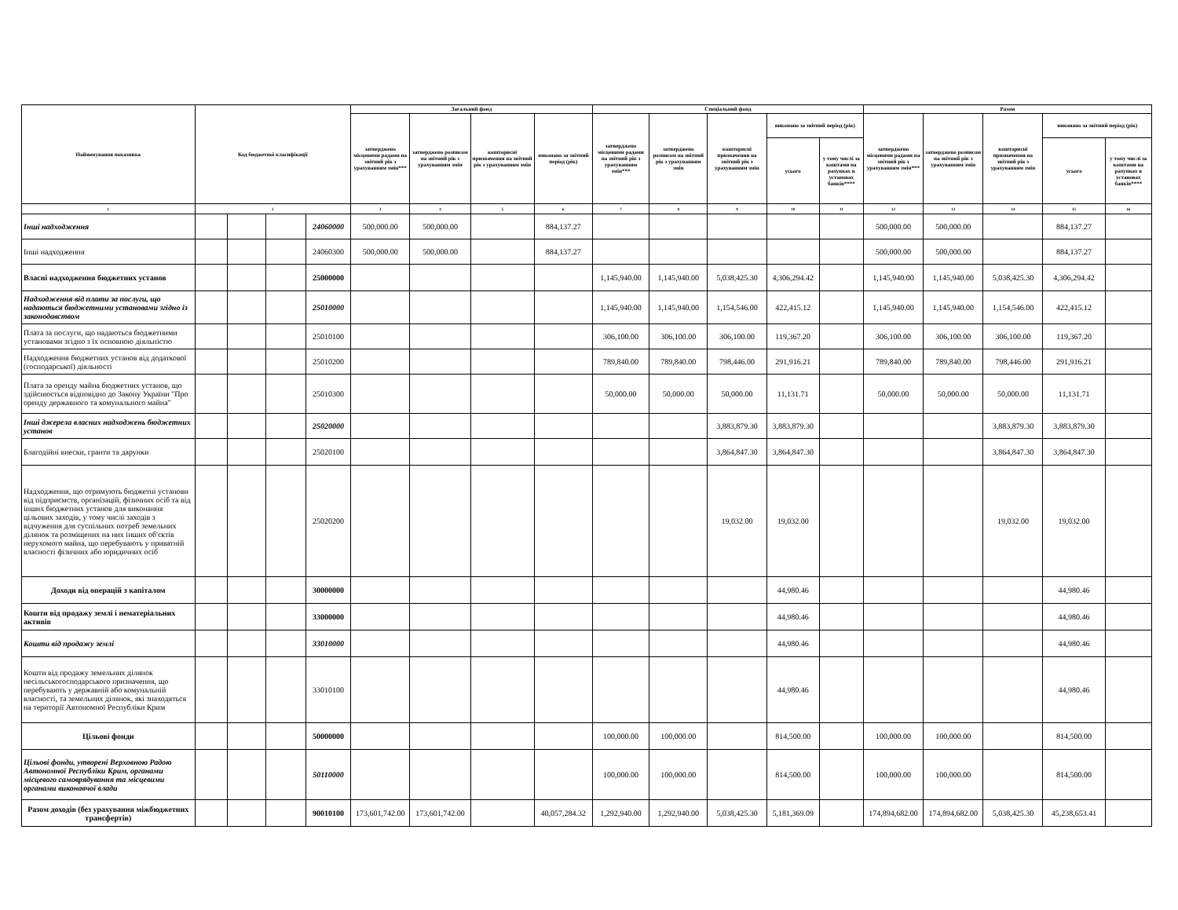| Найменування показника | Код бюджетної класифікації | | | | Загальний фонд | | | | Спеціальний фонд | | | | | Разом | | | | |
| --- | --- | --- | --- | --- | --- | --- | --- | --- | --- | --- | --- | --- | --- | --- | --- | --- | --- | --- |
| | | | | | затверджено місцевими радами на звітний рік з урахуванням змін*** | затверджено розписом на звітний рік з урахуванням змін | кошторисні призначення на звітний рік з урахуванням змін | виконано за звітний період (рік) | затверджено місцевими радами на звітний рік з урахуванням змін*** | затверджено розписом на звітний рік з урахуванням змін | кошторисні призначення на звітний рік з урахуванням змін | виконано за звітний період (рік) | | затверджено місцевими радами на звітний рік з урахуванням змін*** | затверджено розписом на звітний рік з урахуванням змін | кошторисні призначення на звітний рік з урахуванням змін | виконано за звітний період (рік) | |
| | | | | | | | | | | | | усього | у тому числі за коштами на рахунках в установах банків**** | | | | усього | у тому числі за коштами на рахунках в установах банків**** |
| 1 | 2 | | | | 3 | 4 | 5 | 6 | 7 | 8 | 9 | 10 | 11 | 12 | 13 | 14 | 15 | 16 |
| Інші надходження | | | | 24060000 | 500,000.00 | 500,000.00 | | 884,137.27 | | | | | | 500,000.00 | 500,000.00 | | 884,137.27 | |
| Інші надходження | | | | 24060300 | 500,000.00 | 500,000.00 | | 884,137.27 | | | | | | 500,000.00 | 500,000.00 | | 884,137.27 | |
| Власні надходження бюджетних установ | | | | 25000000 | | | | | 1,145,940.00 | 1,145,940.00 | 5,038,425.30 | 4,306,294.42 | | 1,145,940.00 | 1,145,940.00 | 5,038,425.30 | 4,306,294.42 | |
| Надходження від плати за послуги, що надаються бюджетними установами згідно із законодавством | | | | 25010000 | | | | | 1,145,940.00 | 1,145,940.00 | 1,154,546.00 | 422,415.12 | | 1,145,940.00 | 1,145,940.00 | 1,154,546.00 | 422,415.12 | |
| Плата за послуги, що надаються бюджетними установами згідно з їх основною діяльністю | | | | 25010100 | | | | | 306,100.00 | 306,100.00 | 306,100.00 | 119,367.20 | | 306,100.00 | 306,100.00 | 306,100.00 | 119,367.20 | |
| Надходження бюджетних установ від додаткової (господарської) діяльності | | | | 25010200 | | | | | 789,840.00 | 789,840.00 | 798,446.00 | 291,916.21 | | 789,840.00 | 789,840.00 | 798,446.00 | 291,916.21 | |
| Плата за оренду майна бюджетних установ, що здійснюється відповідно до Закону України "Про оренду державного та комунального майна" | | | | 25010300 | | | | | 50,000.00 | 50,000.00 | 50,000.00 | 11,131.71 | | 50,000.00 | 50,000.00 | 50,000.00 | 11,131.71 | |
| Інші джерела власних надходжень бюджетних установ | | | | 25020000 | | | | | | | 3,883,879.30 | 3,883,879.30 | | | | 3,883,879.30 | 3,883,879.30 | |
| Благодійні внески, гранти та дарунки | | | | 25020100 | | | | | | | 3,864,847.30 | 3,864,847.30 | | | | 3,864,847.30 | 3,864,847.30 | |
| Надходження, що отримують бюджетні установи від підприємств, організацій, фізичних осіб та від інших бюджетних установ для виконання цільових заходів, у тому числі заходів з відчуження для суспільних потреб земельних ділянок та розміщених на них інших об'єктів нерухомого майна, що перебувають у приватній власності фізичних або юридичних осіб | | | | 25020200 | | | | | | | 19,032.00 | 19,032.00 | | | | 19,032.00 | 19,032.00 | |
| Доходи від операцій з капіталом | | | | 30000000 | | | | | | | | 44,980.46 | | | | | 44,980.46 | |
| Кошти від продажу землі і нематеріальних активів | | | | 33000000 | | | | | | | | 44,980.46 | | | | | 44,980.46 | |
| Кошти від продажу землі | | | | 33010000 | | | | | | | | 44,980.46 | | | | | 44,980.46 | |
| Кошти від продажу земельних ділянок несільськогосподарського призначення, що перебувають у державній або комунальній власності, та земельних ділянок, які знаходяться на території Автономної Республіки Крим | | | | 33010100 | | | | | | | | 44,980.46 | | | | | 44,980.46 | |
| Цільові фонди | | | | 50000000 | | | | | 100,000.00 | 100,000.00 | | 814,500.00 | | 100,000.00 | 100,000.00 | | 814,500.00 | |
| Цільові фонди, утворені Верховною Радою Автономної Республіки Крим, органами місцевого самоврядування та місцевими органами виконавчої влади | | | | 50110000 | | | | | 100,000.00 | 100,000.00 | | 814,500.00 | | 100,000.00 | 100,000.00 | | 814,500.00 | |
| Разом доходів (без урахування міжбюджетних трансфертів) | | | | 90010100 | 173,601,742.00 | 173,601,742.00 | | 40,057,284.32 | 1,292,940.00 | 1,292,940.00 | 5,038,425.30 | 5,181,369.09 | | 174,894,682.00 | 174,894,682.00 | 5,038,425.30 | 45,238,653.41 | |